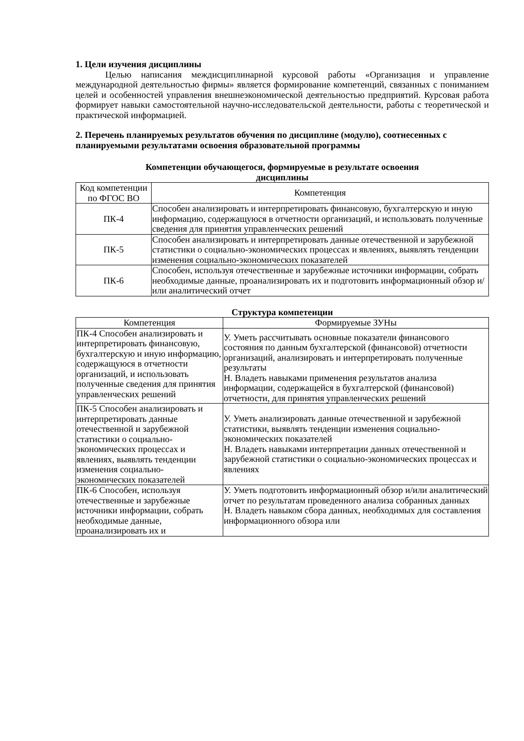1. Цели изучения дисциплины
Целью написания междисциплинарной курсовой работы «Организация и управление международной деятельностью фирмы» является формирование компетенций, связанных с пониманием целей и особенностей управления внешнеэкономической деятельностью предприятий. Курсовая работа формирует навыки самостоятельной научно-исследовательской деятельности, работы с теоретической и практической информацией.
2. Перечень планируемых результатов обучения по дисциплине (модулю), соотнесенных с планируемыми результатами освоения образовательной программы
Компетенции обучающегося, формируемые в результате освоения
дисциплины
| Код компетенции по ФГОС ВО | Компетенция |
| --- | --- |
| ПК-4 | Способен анализировать и интерпретировать финансовую, бухгалтерскую и иную информацию, содержащуюся в отчетности организаций, и использовать полученные сведения для принятия управленческих решений |
| ПК-5 | Способен анализировать и интерпретировать данные отечественной и зарубежной статистики о социально-экономических процессах и явлениях, выявлять тенденции изменения социально-экономических показателей |
| ПК-6 | Способен, используя отечественные и зарубежные источники информации, собрать необходимые данные, проанализировать их и подготовить информационный обзор и/или аналитический отчет |
Структура компетенции
| Компетенция | Формируемые ЗУНы |
| --- | --- |
| ПК-4 Способен анализировать и интерпретировать финансовую, бухгалтерскую и иную информацию, содержащуюся в отчетности организаций, и использовать полученные сведения для принятия управленческих решений | У. Уметь рассчитывать основные показатели финансового состояния по данным бухгалтерской (финансовой) отчетности организаций, анализировать и интерпретировать полученные результаты Н. Владеть навыками применения результатов анализа информации, содержащейся в бухгалтерской (финансовой) отчетности, для принятия управленческих решений |
| ПК-5 Способен анализировать и интерпретировать данные отечественной и зарубежной статистики о социально-экономических процессах и явлениях, выявлять тенденции изменения социально-экономических показателей | У. Уметь анализировать данные отечественной и зарубежной статистики, выявлять тенденции изменения социально-экономических показателей Н. Владеть навыками интерпретации данных отечественной и зарубежной статистики о социально-экономических процессах и явлениях |
| ПК-6 Способен, используя отечественные и зарубежные источники информации, собрать необходимые данные, проанализировать их и | У. Уметь подготовить информационный обзор и/или аналитический отчет по результатам проведенного анализа собранных данных Н. Владеть навыком сбора данных, необходимых для составления информационного обзора или |